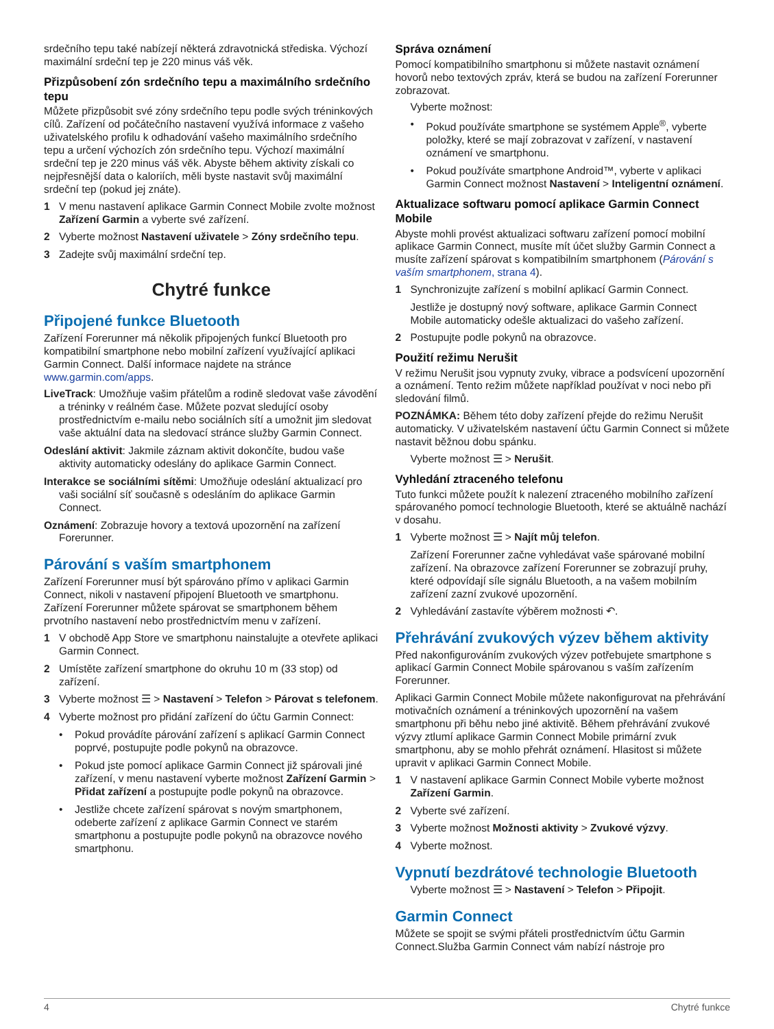srdečního tepu také nabízejí některá zdravotnická střediska. Výchozí maximální srdeční tep je 220 minus váš věk.
Přizpůsobení zón srdečního tepu a maximálního srdečního tepu
Můžete přizpůsobit své zóny srdečního tepu podle svých tréninkových cílů. Zařízení od počátečního nastavení využívá informace z vašeho uživatelského profilu k odhadování vašeho maximálního srdečního tepu a určení výchozích zón srdečního tepu. Výchozí maximální srdeční tep je 220 minus váš věk. Abyste během aktivity získali co nejpřesnější data o kaloriích, měli byste nastavit svůj maximální srdeční tep (pokud jej znáte).
1 V menu nastavení aplikace Garmin Connect Mobile zvolte možnost Zařízení Garmin a vyberte své zařízení.
2 Vyberte možnost Nastavení uživatele > Zóny srdečního tepu.
3 Zadejte svůj maximální srdeční tep.
Chytré funkce
Připojené funkce Bluetooth
Zařízení Forerunner má několik připojených funkcí Bluetooth pro kompatibilní smartphone nebo mobilní zařízení využívající aplikaci Garmin Connect. Další informace najdete na stránce www.garmin.com/apps.
LiveTrack: Umožňuje vašim přátelům a rodině sledovat vaše závodění a tréninky v reálném čase. Můžete pozvat sledující osoby prostřednictvím e-mailu nebo sociálních sítí a umožnit jim sledovat vaše aktuální data na sledovací stránce služby Garmin Connect.
Odeslání aktivit: Jakmile záznam aktivit dokončíte, budou vaše aktivity automaticky odeslány do aplikace Garmin Connect.
Interakce se sociálními sítěmi: Umožňuje odeslání aktualizací pro vaši sociální síť současně s odesláním do aplikace Garmin Connect.
Oznámení: Zobrazuje hovory a textová upozornění na zařízení Forerunner.
Párování s vaším smartphonem
Zařízení Forerunner musí být spárováno přímo v aplikaci Garmin Connect, nikoli v nastavení připojení Bluetooth ve smartphonu. Zařízení Forerunner můžete spárovat se smartphonem během prvotního nastavení nebo prostřednictvím menu v zařízení.
1 V obchodě App Store ve smartphonu nainstalujte a otevřete aplikaci Garmin Connect.
2 Umístěte zařízení smartphone do okruhu 10 m (33 stop) od zařízení.
3 Vyberte možnost ☰ > Nastavení > Telefon > Párovat s telefonem.
4 Vyberte možnost pro přidání zařízení do účtu Garmin Connect:
• Pokud provádíte párování zařízení s aplikací Garmin Connect poprvé, postupujte podle pokynů na obrazovce.
• Pokud jste pomocí aplikace Garmin Connect již spárovali jiné zařízení, v menu nastavení vyberte možnost Zařízení Garmin > Přidat zařízení a postupujte podle pokynů na obrazovce.
• Jestliže chcete zařízení spárovat s novým smartphonem, odeberte zařízení z aplikace Garmin Connect ve starém smartphonu a postupujte podle pokynů na obrazovce nového smartphonu.
Správa oznámení
Pomocí kompatibilního smartphonu si můžete nastavit oznámení hovorů nebo textových zpráv, která se budou na zařízení Forerunner zobrazovat.
Vyberte možnost:
• Pokud používáte smartphone se systémem Apple<sup>®</sup>, vyberte položky, které se mají zobrazovat v zařízení, v nastavení oznámení ve smartphonu.
• Pokud používáte smartphone Android™, vyberte v aplikaci Garmin Connect možnost Nastavení > Inteligentní oznámení.
Aktualizace softwaru pomocí aplikace Garmin Connect Mobile
Abyste mohli provést aktualizaci softwaru zařízení pomocí mobilní aplikace Garmin Connect, musíte mít účet služby Garmin Connect a musíte zařízení spárovat s kompatibilním smartphonem (Párování s vaším smartphonem, strana 4).
1 Synchronizujte zařízení s mobilní aplikací Garmin Connect.
Jestliže je dostupný nový software, aplikace Garmin Connect Mobile automaticky odešle aktualizaci do vašeho zařízení.
2 Postupujte podle pokynů na obrazovce.
Použití režimu Nerušit
V režimu Nerušit jsou vypnuty zvuky, vibrace a podsvícení upozornění a oznámení. Tento režim můžete například používat v noci nebo při sledování filmů.
POZNÁMKA: Během této doby zařízení přejde do režimu Nerušit automaticky. V uživatelském nastavení účtu Garmin Connect si můžete nastavit běžnou dobu spánku.
Vyberte možnost ☰ > Nerušit.
Vyhledání ztraceného telefonu
Tuto funkci můžete použít k nalezení ztraceného mobilního zařízení spárovaného pomocí technologie Bluetooth, které se aktuálně nachází v dosahu.
1 Vyberte možnost ☰ > Najít můj telefon.
Zařízení Forerunner začne vyhledávat vaše spárované mobilní zařízení. Na obrazovce zařízení Forerunner se zobrazují pruhy, které odpovídají síle signálu Bluetooth, a na vašem mobilním zařízení zazní zvukové upozornění.
2 Vyhledávání zastavíte výběrem možnosti ↶.
Přehrávání zvukových výzev během aktivity
Před nakonfigurováním zvukových výzev potřebujete smartphone s aplikací Garmin Connect Mobile spárovanou s vaším zařízením Forerunner.
Aplikaci Garmin Connect Mobile můžete nakonfigurovat na přehrávání motivačních oznámení a tréninkových upozornění na vašem smartphonu při běhu nebo jiné aktivitě. Během přehrávání zvukové výzvy ztlumí aplikace Garmin Connect Mobile primární zvuk smartphonu, aby se mohlo přehrát oznámení. Hlasitost si můžete upravit v aplikaci Garmin Connect Mobile.
1 V nastavení aplikace Garmin Connect Mobile vyberte možnost Zařízení Garmin.
2 Vyberte své zařízení.
3 Vyberte možnost Možnosti aktivity > Zvukové výzvy.
4 Vyberte možnost.
Vypnutí bezdrátové technologie Bluetooth
Vyberte možnost ☰ > Nastavení > Telefon > Připojit.
Garmin Connect
Můžete se spojit se svými přáteli prostřednictvím účtu Garmin Connect.Služba Garmin Connect vám nabízí nástroje pro
4 Chytré funkce